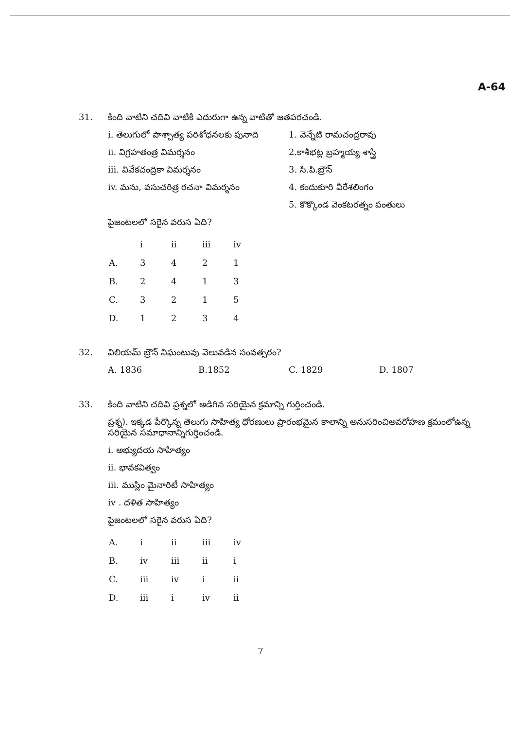A-64
31.
కింది వాటిని చదివి వాటికి ఎదురుగా ఉన్న వాటితో జతపరచండి.
i. తెలుగులో పాశ్చాత్య పరిశోధనలకు పునాది
ii. విగ్రహతంత్ర విమర్శనం
iii. వివేకచంద్రికా విమర్శనం
iv. మను, వసుచరిత్ర రచనా విమర్శనం
1. వెన్నేటి రామచంద్రరావు
2.కాశీభట్ల బ్రహ్మయ్య శాస్త్రి
3. సి.పి.బ్రౌన్
4. కందుకూరి వీరేశలింగం
5. కొక్కొండ వెంకటరత్నం పంతులు
పైజంటలలో సరైన వరుస ఏది?
| | i | ii | iii | iv |
| A. | 3 | 4 | 2 | 1 |
| B. | 2 | 4 | 1 | 3 |
| C. | 3 | 2 | 1 | 5 |
| D. | 1 | 2 | 3 | 4 |
32.
విలియమ్ బ్రౌన్ నిఘంటువు వెలువడిన సంవత్సరం?
A. 1836 B.1852 C. 1829 D. 1807
33.
కింది వాటిని చదివి ప్రశ్నలో అడిగిన సరియైన క్రమాన్ని గుర్తించండి.
ప్రశ్న). ఇక్కడ పేర్కొన్న తెలుగు సాహిత్య ధోరణులు ప్రారంభమైన కాలాన్ని అనుసరించిఅవరోహణ క్రమంలోఉన్న సరియైన సమాధానాన్నిగుర్తించండి.
i. అభ్యుదయ సాహిత్యం
ii. భావకవిత్వం
iii. ముస్లిం మైనారిటీ సాహిత్యం
iv . దళిత సాహిత్యం
పైజంటలలో సరైన వరుస ఏది?
| A. | i | ii | iii | iv |
| B. | iv | iii | ii | i |
| C. | iii | iv | i | ii |
| D. | iii | i | iv | ii |
7